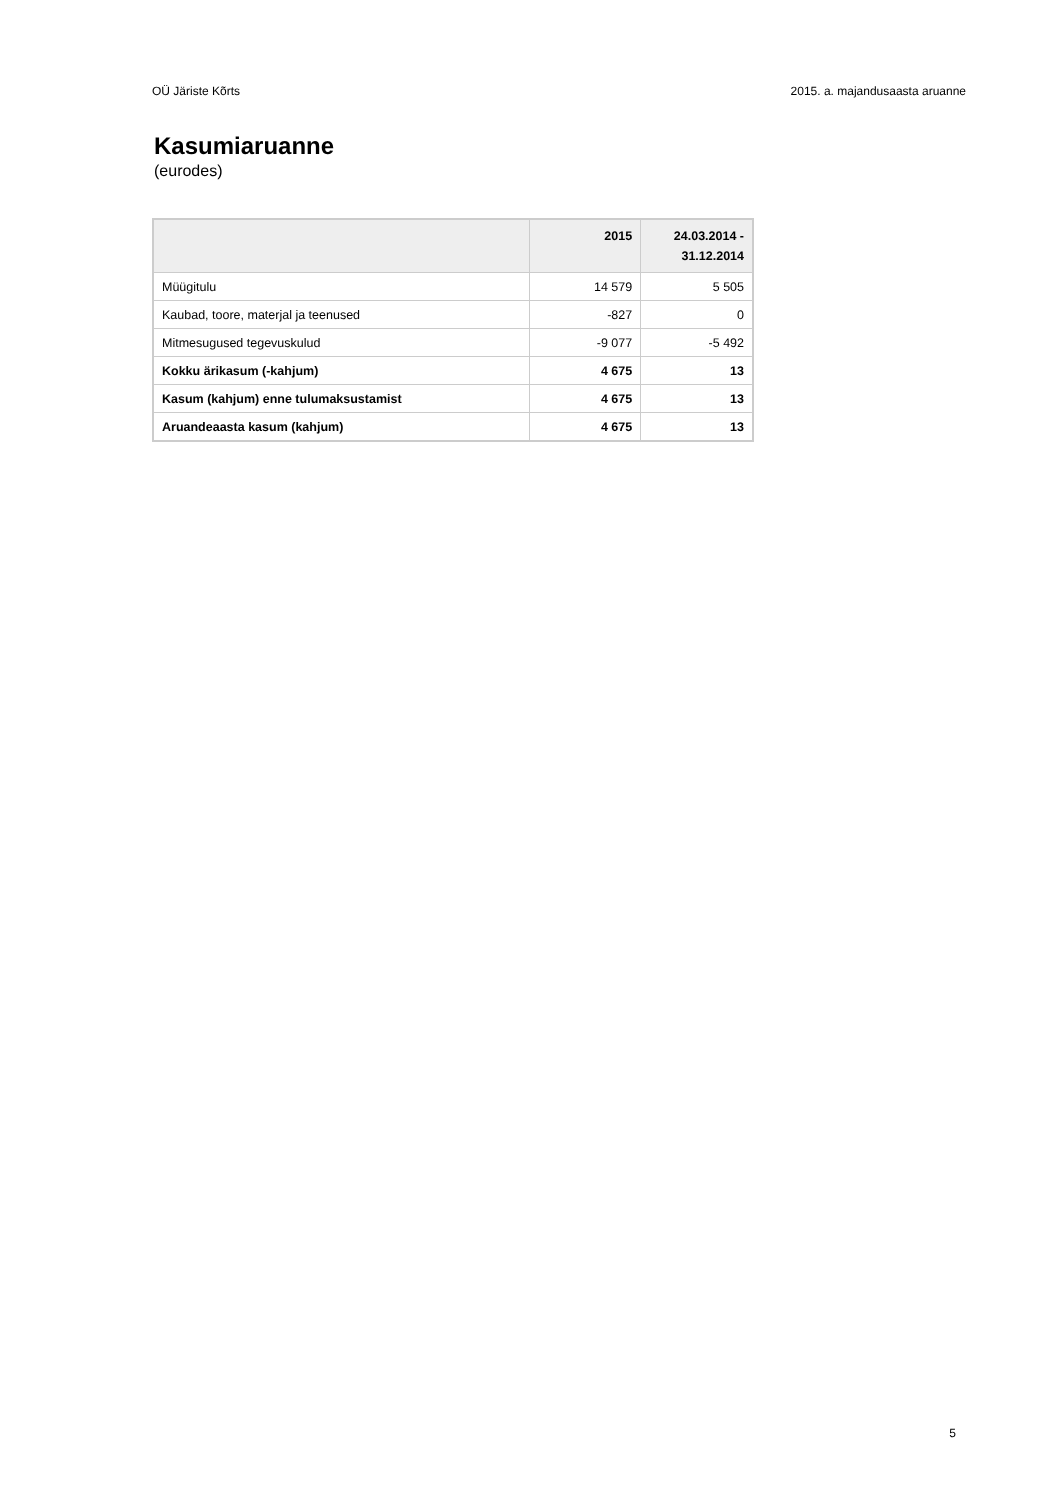OÜ Järiste Kõrts 2015. a. majandusaasta aruanne
Kasumiaruanne
(eurodes)
| | 2015 | 24.03.2014 - 31.12.2014 |
| --- | --- | --- |
| Müügitulu | 14 579 | 5 505 |
| Kaubad, toore, materjal ja teenused | -827 | 0 |
| Mitmesugused tegevuskulud | -9 077 | -5 492 |
| Kokku ärikasum (-kahjum) | 4 675 | 13 |
| Kasum (kahjum) enne tulumaksustamist | 4 675 | 13 |
| Aruandeaasta kasum (kahjum) | 4 675 | 13 |
5